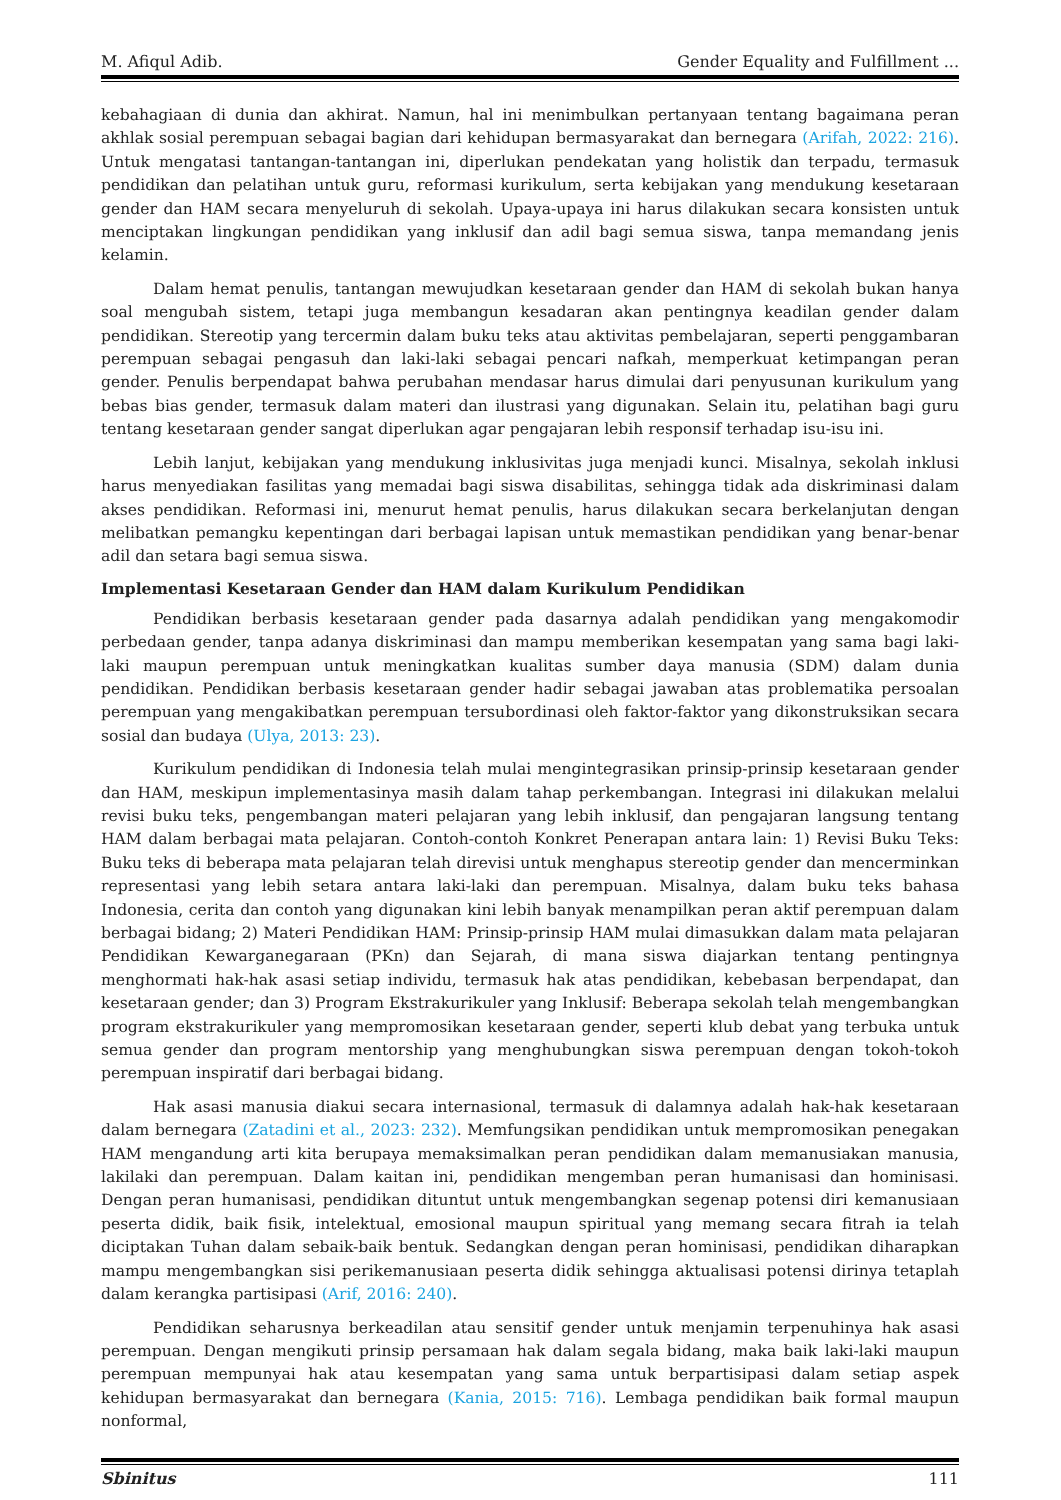M. Afiqul Adib. Gender Equality and Fulfillment ...
kebahagiaan di dunia dan akhirat. Namun, hal ini menimbulkan pertanyaan tentang bagaimana peran akhlak sosial perempuan sebagai bagian dari kehidupan bermasyarakat dan bernegara (Arifah, 2022: 216). Untuk mengatasi tantangan-tantangan ini, diperlukan pendekatan yang holistik dan terpadu, termasuk pendidikan dan pelatihan untuk guru, reformasi kurikulum, serta kebijakan yang mendukung kesetaraan gender dan HAM secara menyeluruh di sekolah. Upaya-upaya ini harus dilakukan secara konsisten untuk menciptakan lingkungan pendidikan yang inklusif dan adil bagi semua siswa, tanpa memandang jenis kelamin.
Dalam hemat penulis, tantangan mewujudkan kesetaraan gender dan HAM di sekolah bukan hanya soal mengubah sistem, tetapi juga membangun kesadaran akan pentingnya keadilan gender dalam pendidikan. Stereotip yang tercermin dalam buku teks atau aktivitas pembelajaran, seperti penggambaran perempuan sebagai pengasuh dan laki-laki sebagai pencari nafkah, memperkuat ketimpangan peran gender. Penulis berpendapat bahwa perubahan mendasar harus dimulai dari penyusunan kurikulum yang bebas bias gender, termasuk dalam materi dan ilustrasi yang digunakan. Selain itu, pelatihan bagi guru tentang kesetaraan gender sangat diperlukan agar pengajaran lebih responsif terhadap isu-isu ini.
Lebih lanjut, kebijakan yang mendukung inklusivitas juga menjadi kunci. Misalnya, sekolah inklusi harus menyediakan fasilitas yang memadai bagi siswa disabilitas, sehingga tidak ada diskriminasi dalam akses pendidikan. Reformasi ini, menurut hemat penulis, harus dilakukan secara berkelanjutan dengan melibatkan pemangku kepentingan dari berbagai lapisan untuk memastikan pendidikan yang benar-benar adil dan setara bagi semua siswa.
Implementasi Kesetaraan Gender dan HAM dalam Kurikulum Pendidikan
Pendidikan berbasis kesetaraan gender pada dasarnya adalah pendidikan yang mengakomodir perbedaan gender, tanpa adanya diskriminasi dan mampu memberikan kesempatan yang sama bagi laki-laki maupun perempuan untuk meningkatkan kualitas sumber daya manusia (SDM) dalam dunia pendidikan. Pendidikan berbasis kesetaraan gender hadir sebagai jawaban atas problematika persoalan perempuan yang mengakibatkan perempuan tersubordinasi oleh faktor-faktor yang dikonstruksikan secara sosial dan budaya (Ulya, 2013: 23).
Kurikulum pendidikan di Indonesia telah mulai mengintegrasikan prinsip-prinsip kesetaraan gender dan HAM, meskipun implementasinya masih dalam tahap perkembangan. Integrasi ini dilakukan melalui revisi buku teks, pengembangan materi pelajaran yang lebih inklusif, dan pengajaran langsung tentang HAM dalam berbagai mata pelajaran. Contoh-contoh Konkret Penerapan antara lain: 1) Revisi Buku Teks: Buku teks di beberapa mata pelajaran telah direvisi untuk menghapus stereotip gender dan mencerminkan representasi yang lebih setara antara laki-laki dan perempuan. Misalnya, dalam buku teks bahasa Indonesia, cerita dan contoh yang digunakan kini lebih banyak menampilkan peran aktif perempuan dalam berbagai bidang; 2) Materi Pendidikan HAM: Prinsip-prinsip HAM mulai dimasukkan dalam mata pelajaran Pendidikan Kewarganegaraan (PKn) dan Sejarah, di mana siswa diajarkan tentang pentingnya menghormati hak-hak asasi setiap individu, termasuk hak atas pendidikan, kebebasan berpendapat, dan kesetaraan gender; dan 3) Program Ekstrakurikuler yang Inklusif: Beberapa sekolah telah mengembangkan program ekstrakurikuler yang mempromosikan kesetaraan gender, seperti klub debat yang terbuka untuk semua gender dan program mentorship yang menghubungkan siswa perempuan dengan tokoh-tokoh perempuan inspiratif dari berbagai bidang.
Hak asasi manusia diakui secara internasional, termasuk di dalamnya adalah hak-hak kesetaraan dalam bernegara (Zatadini et al., 2023: 232). Memfungsikan pendidikan untuk mempromosikan penegakan HAM mengandung arti kita berupaya memaksimalkan peran pendidikan dalam memanusiakan manusia, lakilaki dan perempuan. Dalam kaitan ini, pendidikan mengemban peran humanisasi dan hominisasi. Dengan peran humanisasi, pendidikan dituntut untuk mengembangkan segenap potensi diri kemanusiaan peserta didik, baik fisik, intelektual, emosional maupun spiritual yang memang secara fitrah ia telah diciptakan Tuhan dalam sebaik-baik bentuk. Sedangkan dengan peran hominisasi, pendidikan diharapkan mampu mengembangkan sisi perikemanusiaan peserta didik sehingga aktualisasi potensi dirinya tetaplah dalam kerangka partisipasi (Arif, 2016: 240).
Pendidikan seharusnya berkeadilan atau sensitif gender untuk menjamin terpenuhinya hak asasi perempuan. Dengan mengikuti prinsip persamaan hak dalam segala bidang, maka baik laki-laki maupun perempuan mempunyai hak atau kesempatan yang sama untuk berpartisipasi dalam setiap aspek kehidupan bermasyarakat dan bernegara (Kania, 2015: 716). Lembaga pendidikan baik formal maupun nonformal,
Sbinitus 111